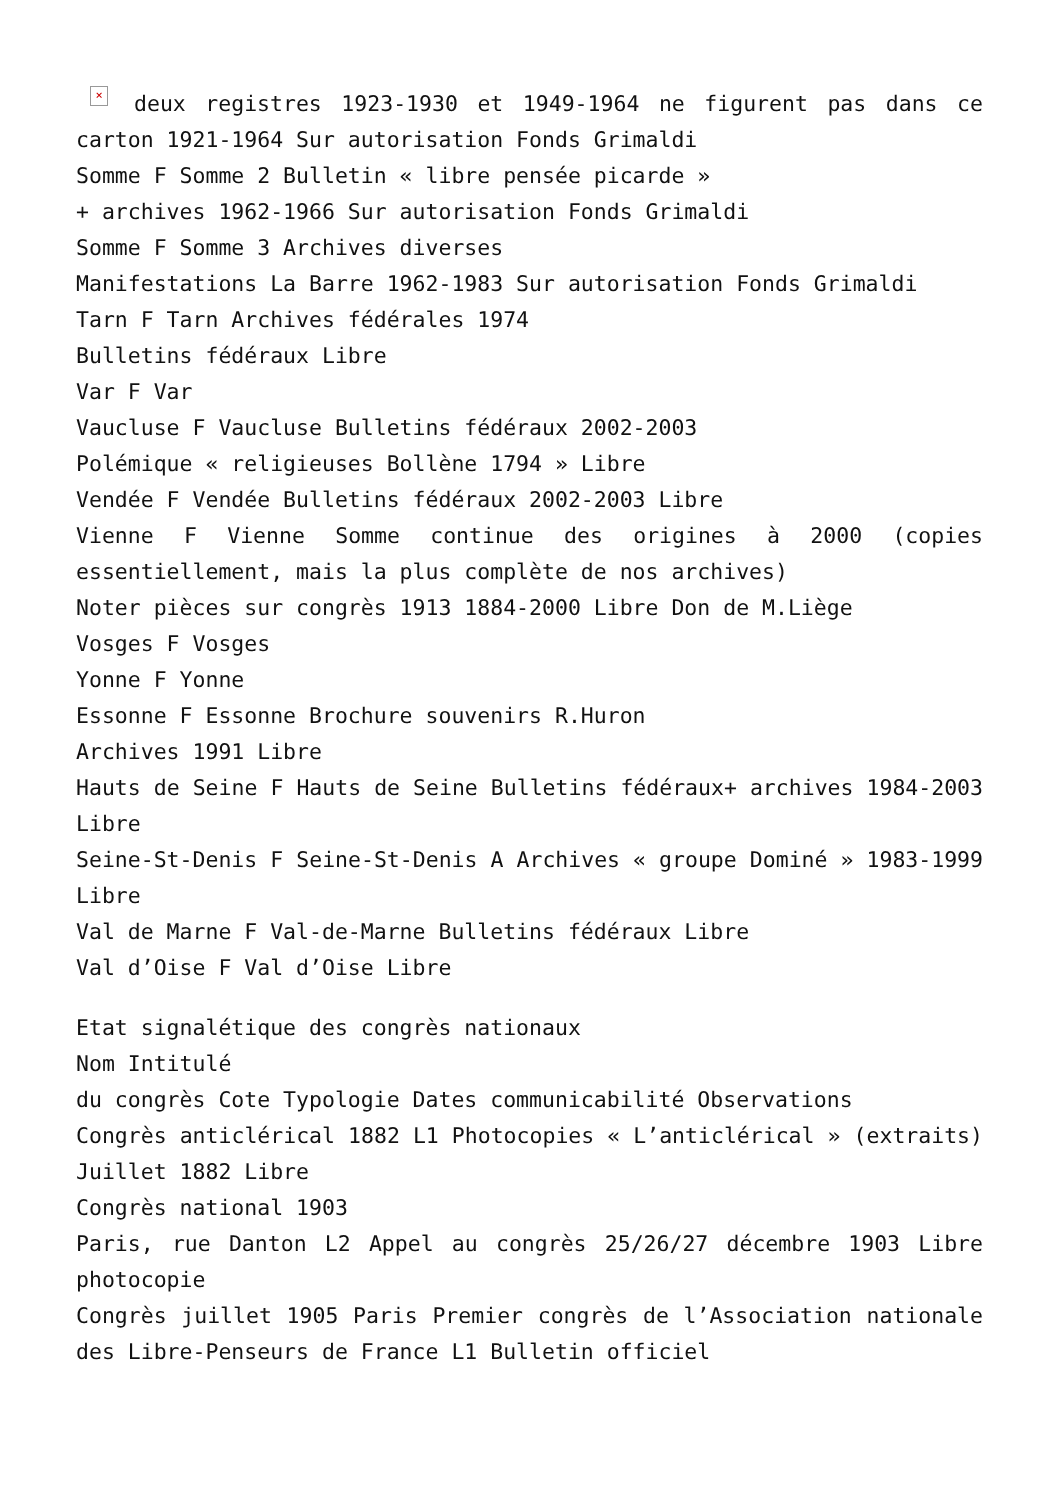× deux registres 1923-1930 et 1949-1964 ne figurent pas dans ce carton 1921-1964 Sur autorisation Fonds Grimaldi
Somme F Somme 2 Bulletin « libre pensée picarde »
+ archives 1962-1966 Sur autorisation Fonds Grimaldi
Somme F Somme 3 Archives diverses
Manifestations La Barre 1962-1983 Sur autorisation Fonds Grimaldi
Tarn F Tarn Archives fédérales 1974
Bulletins fédéraux Libre
Var F Var
Vaucluse F Vaucluse Bulletins fédéraux 2002-2003
Polémique « religieuses Bollène 1794 » Libre
Vendée F Vendée Bulletins fédéraux 2002-2003 Libre
Vienne F Vienne Somme continue des origines à 2000 (copies essentiellement, mais la plus complète de nos archives)
Noter pièces sur congrès 1913 1884-2000 Libre Don de M.Liège
Vosges F Vosges
Yonne F Yonne
Essonne F Essonne Brochure souvenirs R.Huron
Archives 1991 Libre
Hauts de Seine F Hauts de Seine Bulletins fédéraux+ archives 1984-2003 Libre
Seine-St-Denis F Seine-St-Denis A Archives « groupe Dominé » 1983-1999 Libre
Val de Marne F Val-de-Marne Bulletins fédéraux Libre
Val d’Oise F Val d’Oise Libre
Etat signalétique des congrès nationaux
Nom Intitulé
du congrès Cote Typologie Dates communicabilité Observations
Congrès anticlérical 1882 L1 Photocopies « L’anticlérical » (extraits) Juillet 1882 Libre
Congrès national 1903
Paris, rue Danton L2 Appel au congrès 25/26/27 décembre 1903 Libre photocopie
Congrès juillet 1905 Paris Premier congrès de l’Association nationale des Libre-Penseurs de France L1 Bulletin officiel